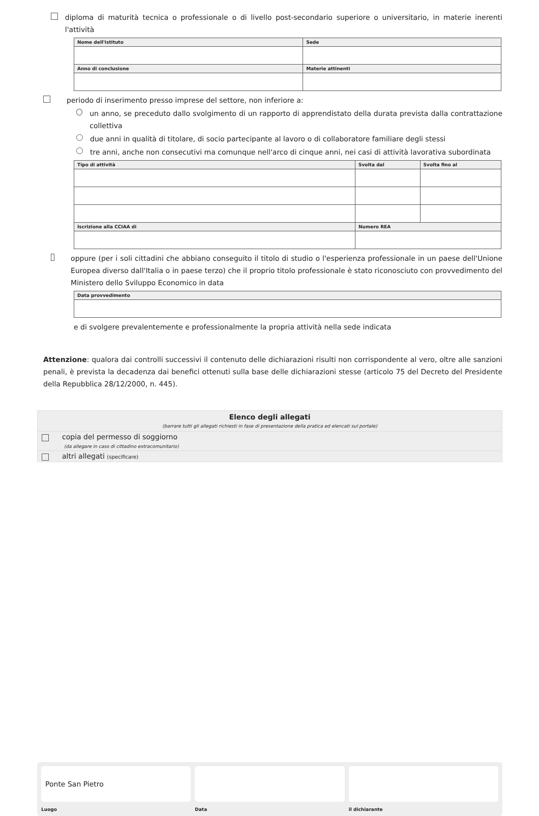diploma di maturità tecnica o professionale o di livello post-secondario superiore o universitario, in materie inerenti l'attività
| Nome dell'istituto | Sede |
| --- | --- |
| Anno di conclusione | Materie attinenti |
periodo di inserimento presso imprese del settore, non inferiore a:
un anno, se preceduto dallo svolgimento di un rapporto di apprendistato della durata prevista dalla contrattazione collettiva
due anni in qualità di titolare, di socio partecipante al lavoro o di collaboratore familiare degli stessi
tre anni, anche non consecutivi ma comunque nell'arco di cinque anni, nei casi di attività lavorativa subordinata
| Tipo di attività | Svolta dal | Svolta fino al |
| --- | --- | --- |
| Iscrizione alla CCIAA di | Numero REA | |
oppure (per i soli cittadini che abbiano conseguito il titolo di studio o l'esperienza professionale in un paese dell'Unione Europea diverso dall'Italia o in paese terzo) che il proprio titolo professionale è stato riconosciuto con provvedimento del Ministero dello Sviluppo Economico in data
| Data provvedimento |
| --- |
e di svolgere prevalentemente e professionalmente la propria attività nella sede indicata
Attenzione: qualora dai controlli successivi il contenuto delle dichiarazioni risulti non corrispondente al vero, oltre alle sanzioni penali, è prevista la decadenza dai benefici ottenuti sulla base delle dichiarazioni stesse (articolo 75 del Decreto del Presidente della Repubblica 28/12/2000, n. 445).
Elenco degli allegati
(barrare tutti gli allegati richiesti in fase di presentazione della pratica ed elencati sul portale)
copia del permesso di soggiorno
(da allegare in caso di cittadino extracomunitario)
altri allegati (specificare)
Ponte San Pietro
Luogo
Data il dichiarante